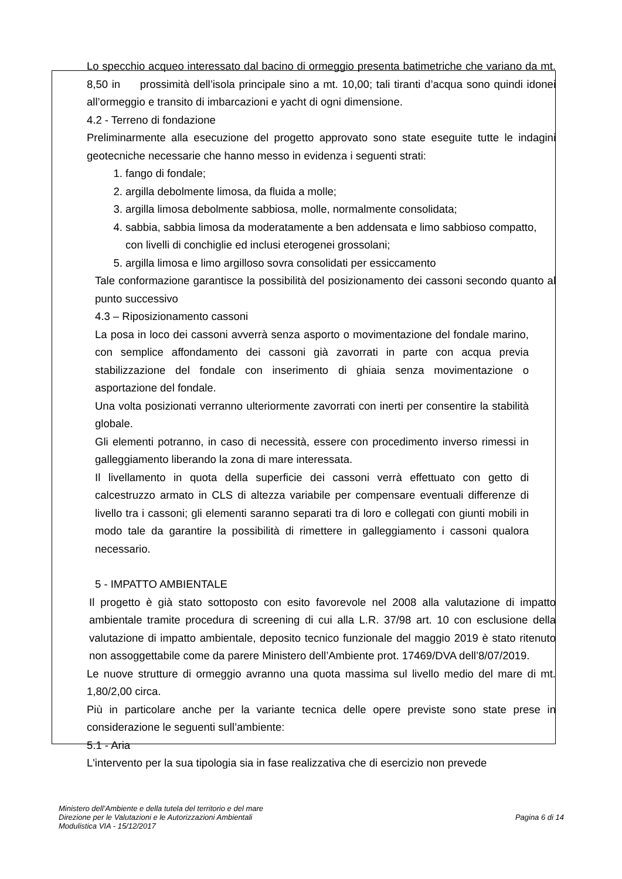Lo specchio acqueo interessato dal bacino di ormeggio presenta batimetriche che variano da mt. 8,50 in prossimità dell’isola principale sino a mt. 10,00; tali tiranti d’acqua sono quindi idonei all’ormeggio e transito di imbarcazioni e yacht di ogni dimensione.
4.2 - Terreno di fondazione
Preliminarmente alla esecuzione del progetto approvato sono state eseguite tutte le indagini geotecniche necessarie che hanno messo in evidenza i seguenti strati:
1. fango di fondale;
2. argilla debolmente limosa, da fluida a molle;
3. argilla limosa debolmente sabbiosa, molle, normalmente consolidata;
4. sabbia, sabbia limosa da moderatamente a ben addensata e limo sabbioso compatto, con livelli di conchiglie ed inclusi eterogenei grossolani;
5. argilla limosa e limo argilloso sovra consolidati per essiccamento
Tale conformazione garantisce la possibilità del posizionamento dei cassoni secondo quanto al punto successivo
4.3 – Riposizionamento cassoni
La posa in loco dei cassoni avverrà senza asporto o movimentazione del fondale marino, con semplice affondamento dei cassoni già zavorrati in parte con acqua previa stabilizzazione del fondale con inserimento di ghiaia senza movimentazione o asportazione del fondale.
Una volta posizionati verranno ulteriormente zavorrati con inerti per consentire la stabilità globale.
Gli elementi potranno, in caso di necessità, essere con procedimento inverso rimessi in galleggiamento liberando la zona di mare interessata.
Il livellamento in quota della superficie dei cassoni verrà effettuato con getto di calcestruzzo armato in CLS di altezza variabile per compensare eventuali differenze di livello tra i cassoni; gli elementi saranno separati tra di loro e collegati con giunti mobili in modo tale da garantire la possibilità di rimettere in galleggiamento i cassoni qualora necessario.
5 - IMPATTO AMBIENTALE
Il progetto è già stato sottoposto con esito favorevole nel 2008 alla valutazione di impatto ambientale tramite procedura di screening di cui alla L.R. 37/98 art. 10 con esclusione della valutazione di impatto ambientale, deposito tecnico funzionale del maggio 2019 è stato ritenuto non assoggettabile come da parere Ministero dell’Ambiente prot. 17469/DVA dell’8/07/2019.
Le nuove strutture di ormeggio avranno una quota massima sul livello medio del mare di mt. 1,80/2,00 circa.
Più in particolare anche per la variante tecnica delle opere previste sono state prese in considerazione le seguenti sull’ambiente:
5.1 - Aria
L'intervento per la sua tipologia sia in fase realizzativa che di esercizio non prevede
Ministero dell’Ambiente e della tutela del territorio e del mare
Direzione per le Valutazioni e le Autorizzazioni Ambientali
Modulistica VIA - 15/12/2017
Pagina 6 di 14